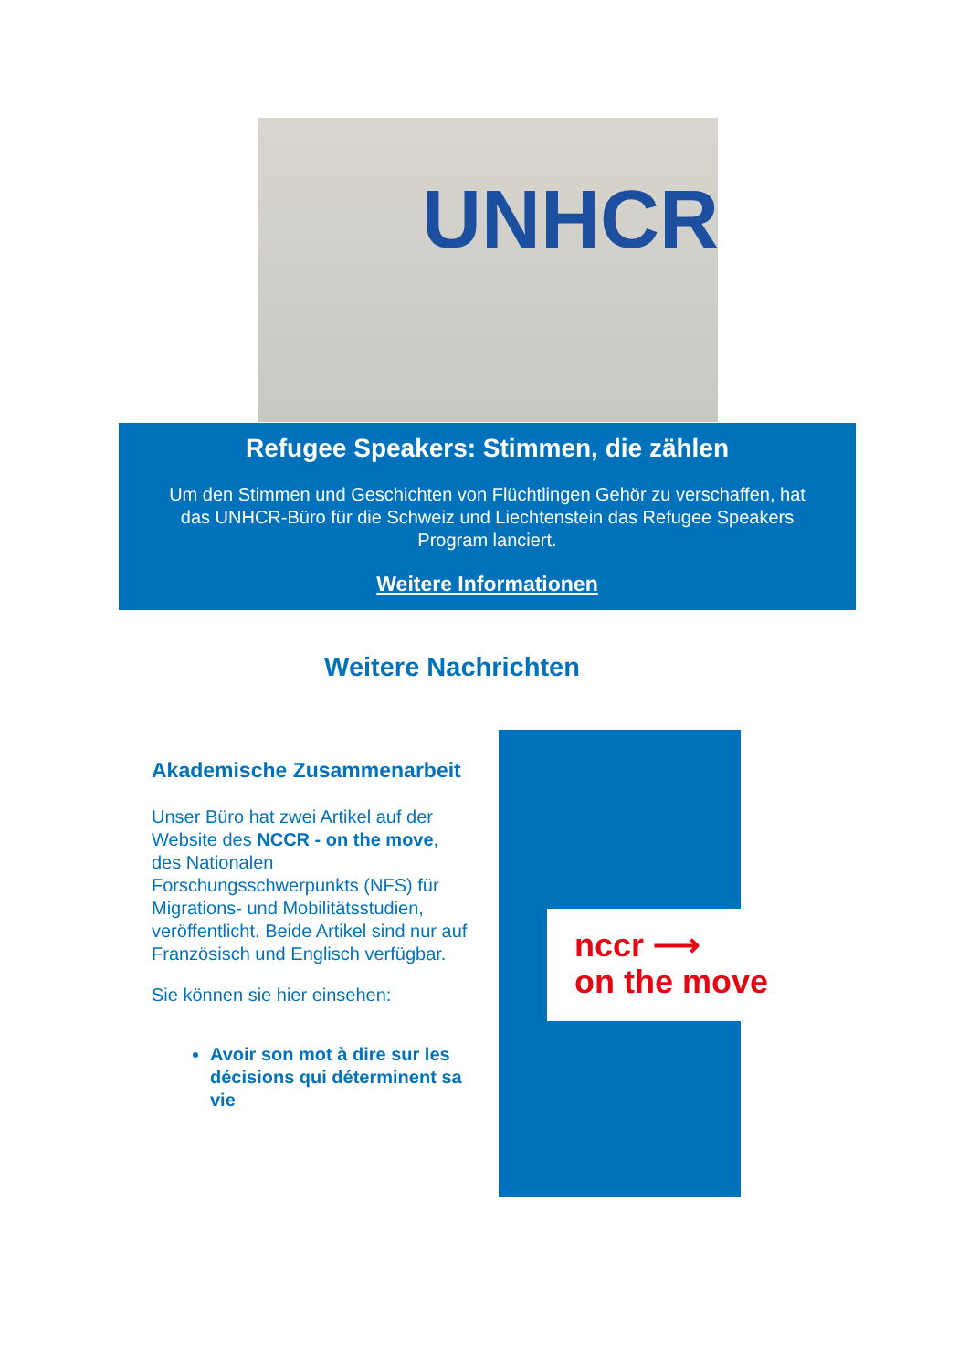UNHCR
Refugee Speakers: Stimmen, die zählen
Um den Stimmen und Geschichten von Flüchtlingen Gehör zu verschaffen, hat das UNHCR-Büro für die Schweiz und Liechtenstein das Refugee Speakers Program lanciert.
Weitere Informationen
Weitere Nachrichten
Akademische Zusammenarbeit
Unser Büro hat zwei Artikel auf der Website des NCCR - on the move, des Nationalen Forschungsschwerpunkts (NFS) für Migrations- und Mobilitätsstudien, veröffentlicht. Beide Artikel sind nur auf Französisch und Englisch verfügbar.
Sie können sie hier einsehen:
Avoir son mot à dire sur les décisions qui déterminent sa vie
nccr ⟶
on the move